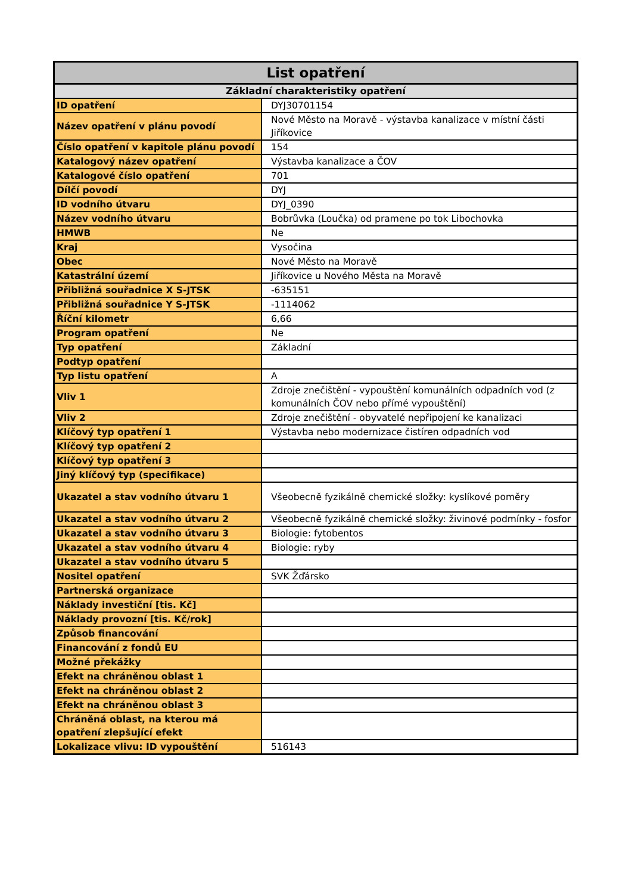| List opatření | |
| --- | --- |
| Základní charakteristiky opatření | |
| ID opatření | DYJ30701154 |
| Název opatření v plánu povodí | Nové Město na Moravě - výstavba kanalizace v místní části Jiříkovice |
| Číslo opatření v kapitole plánu povodí | 154 |
| Katalogový název opatření | Výstavba kanalizace a ČOV |
| Katalogové číslo opatření | 701 |
| Dílčí povodí | DYJ |
| ID vodního útvaru | DYJ_0390 |
| Název vodního útvaru | Bobrůvka (Loučka) od pramene po tok Libochovka |
| HMWB | Ne |
| Kraj | Vysočina |
| Obec | Nové Město na Moravě |
| Katastrální území | Jiříkovice u Nového Města na Moravě |
| Přibližná souřadnice X S-JTSK | -635151 |
| Přibližná souřadnice Y S-JTSK | -1114062 |
| Říční kilometr | 6,66 |
| Program opatření | Ne |
| Typ opatření | Základní |
| Podtyp opatření | |
| Typ listu opatření | A |
| Vliv 1 | Zdroje znečištění - vypouštění komunálních odpadních vod (z komunálních ČOV nebo přímé vypouštění) |
| Vliv 2 | Zdroje znečištění - obyvatelé nepřipojení ke kanalizaci |
| Klíčový typ opatření 1 | Výstavba nebo modernizace čistíren odpadních vod |
| Klíčový typ opatření 2 | |
| Klíčový typ opatření 3 | |
| Jiný klíčový typ (specifikace) | |
| Ukazatel a stav vodního útvaru 1 | Všeobecně fyzikálně chemické složky: kyslíkové poměry |
| Ukazatel a stav vodního útvaru 2 | Všeobecně fyzikálně chemické složky: živinové podmínky - fosfor |
| Ukazatel a stav vodního útvaru 3 | Biologie: fytobentos |
| Ukazatel a stav vodního útvaru 4 | Biologie: ryby |
| Ukazatel a stav vodního útvaru 5 | |
| Nositel opatření | SVK Žďársko |
| Partnerská organizace | |
| Náklady investiční [tis. Kč] | |
| Náklady provozní [tis. Kč/rok] | |
| Způsob financování | |
| Financování z fondů EU | |
| Možné překážky | |
| Efekt na chráněnou oblast 1 | |
| Efekt na chráněnou oblast 2 | |
| Efekt na chráněnou oblast 3 | |
| Chráněná oblast, na kterou má opatření zlepšující efekt | |
| Lokalizace vlivu: ID vypouštění | 516143 |